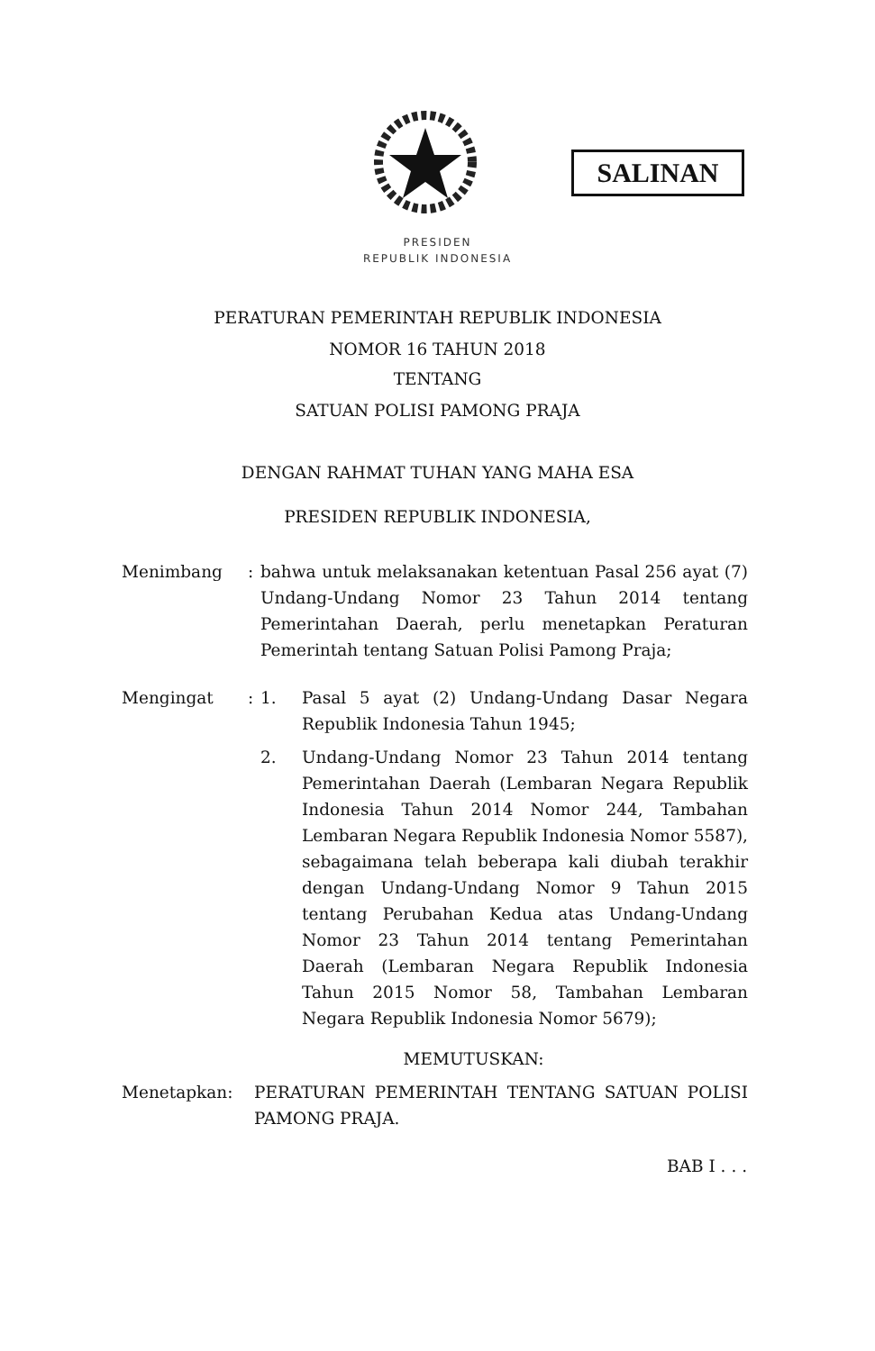SALINAN
PRESIDEN
REPUBLIK INDONESIA
PERATURAN PEMERINTAH REPUBLIK INDONESIA
NOMOR 16 TAHUN 2018
TENTANG
SATUAN POLISI PAMONG PRAJA
DENGAN RAHMAT TUHAN YANG MAHA ESA
PRESIDEN REPUBLIK INDONESIA,
Menimbang : bahwa untuk melaksanakan ketentuan Pasal 256 ayat (7) Undang-Undang Nomor 23 Tahun 2014 tentang Pemerintahan Daerah, perlu menetapkan Peraturan Pemerintah tentang Satuan Polisi Pamong Praja;
Mengingat : 1. Pasal 5 ayat (2) Undang-Undang Dasar Negara Republik Indonesia Tahun 1945;
2. Undang-Undang Nomor 23 Tahun 2014 tentang Pemerintahan Daerah (Lembaran Negara Republik Indonesia Tahun 2014 Nomor 244, Tambahan Lembaran Negara Republik Indonesia Nomor 5587), sebagaimana telah beberapa kali diubah terakhir dengan Undang-Undang Nomor 9 Tahun 2015 tentang Perubahan Kedua atas Undang-Undang Nomor 23 Tahun 2014 tentang Pemerintahan Daerah (Lembaran Negara Republik Indonesia Tahun 2015 Nomor 58, Tambahan Lembaran Negara Republik Indonesia Nomor 5679);
MEMUTUSKAN:
Menetapkan: PERATURAN PEMERINTAH TENTANG SATUAN POLISI PAMONG PRAJA.
BAB I . . .